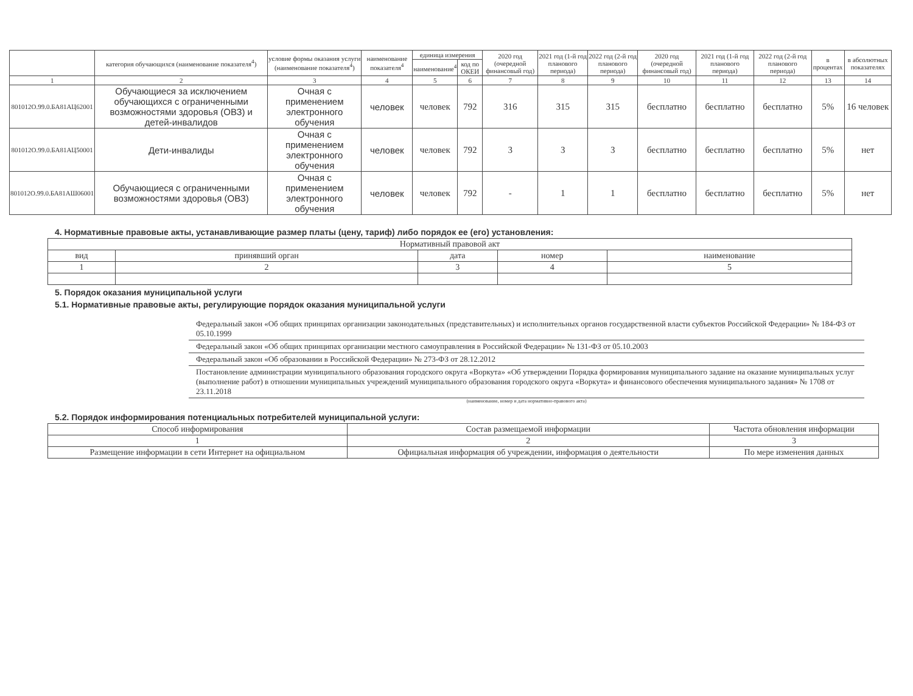| | категория обучающихся (наименование показателя<sup>4</sup>) | условие формы оказания услуги (наименование показателя<sup>4</sup>) | наименование показателя<sup>4</sup> | единица измерения | | 2020 год (очередной финансовый год) | 2021 год (1-й год планового периода) | 2022 год (2-й год планового периода) | 2020 год (очередной финансовый год) | 2021 год (1-й год планового периода) | 2022 год (2-й год планового периода) | в процентах | в абсолютных показателях |
| --- | --- | --- | --- | --- | --- | --- | --- | --- | --- | --- | --- | --- | --- |
| | | | | наименование<sup>4</sup> | код по ОКЕИ | | | | | | | | |
| 1 | 2 | 3 | 4 | 5 | 6 | 7 | 8 | 9 | 10 | 11 | 12 | 13 | 14 |
| 801012О.99.0.БА81АЦ62001 | Обучающиеся за исключением обучающихся с ограниченными возможностями здоровья (ОВЗ) и детей-инвалидов | Очная с применением электронного обучения | человек | человек | 792 | 316 | 315 | 315 | бесплатно | бесплатно | бесплатно | 5% | 16 человек |
| 801012О.99.0.БА81АЦ50001 | Дети-инвалиды | Очная с применением электронного обучения | человек | человек | 792 | 3 | 3 | 3 | бесплатно | бесплатно | бесплатно | 5% | нет |
| 801012О.99.0.БА81АШ06001 | Обучающиеся с ограниченными возможностями здоровья (ОВЗ) | Очная с применением электронного обучения | человек | человек | 792 | - | 1 | 1 | бесплатно | бесплатно | бесплатно | 5% | нет |
4. Нормативные правовые акты, устанавливающие размер платы (цену, тариф) либо порядок ее (его) установления:
| Нормативный правовой акт | | | | |
| --- | --- | --- | --- | --- |
| вид | принявший орган | дата | номер | наименование |
| 1 | 2 | 3 | 4 | 5 |
5. Порядок оказания муниципальной услуги
5.1. Нормативные правовые акты, регулирующие порядок оказания муниципальной услуги
Федеральный закон «Об общих принципах организации законодательных (представительных) и исполнительных органов государственной власти субъектов Российской Федерации» № 184-ФЗ от 05.10.1999
Федеральный закон «Об общих принципах организации местного самоуправления в Российской Федерации» № 131-ФЗ от 05.10.2003
Федеральный закон «Об образовании в Российской Федерации» № 273-ФЗ от 28.12.2012
Постановление администрации муниципального образования городского округа «Воркута» «Об утверждении Порядка формирования муниципального задание на оказание муниципальных услуг (выполнение работ) в отношении муниципальных учреждений муниципального образования городского округа «Воркута» и финансового обеспечения муниципального задания» № 1708 от 23.11.2018
(наименование, номер и дата нормативно-правового акта)
5.2. Порядок информирования потенциальных потребителей муниципальной услуги:
| Способ информирования | Состав размещаемой информации | Частота обновления информации |
| --- | --- | --- |
| 1 | 2 | 3 |
| Размещение информации в сети Интернет на официальном | Официальная информация об учреждении, информация о деятельности | По мере изменения данных |